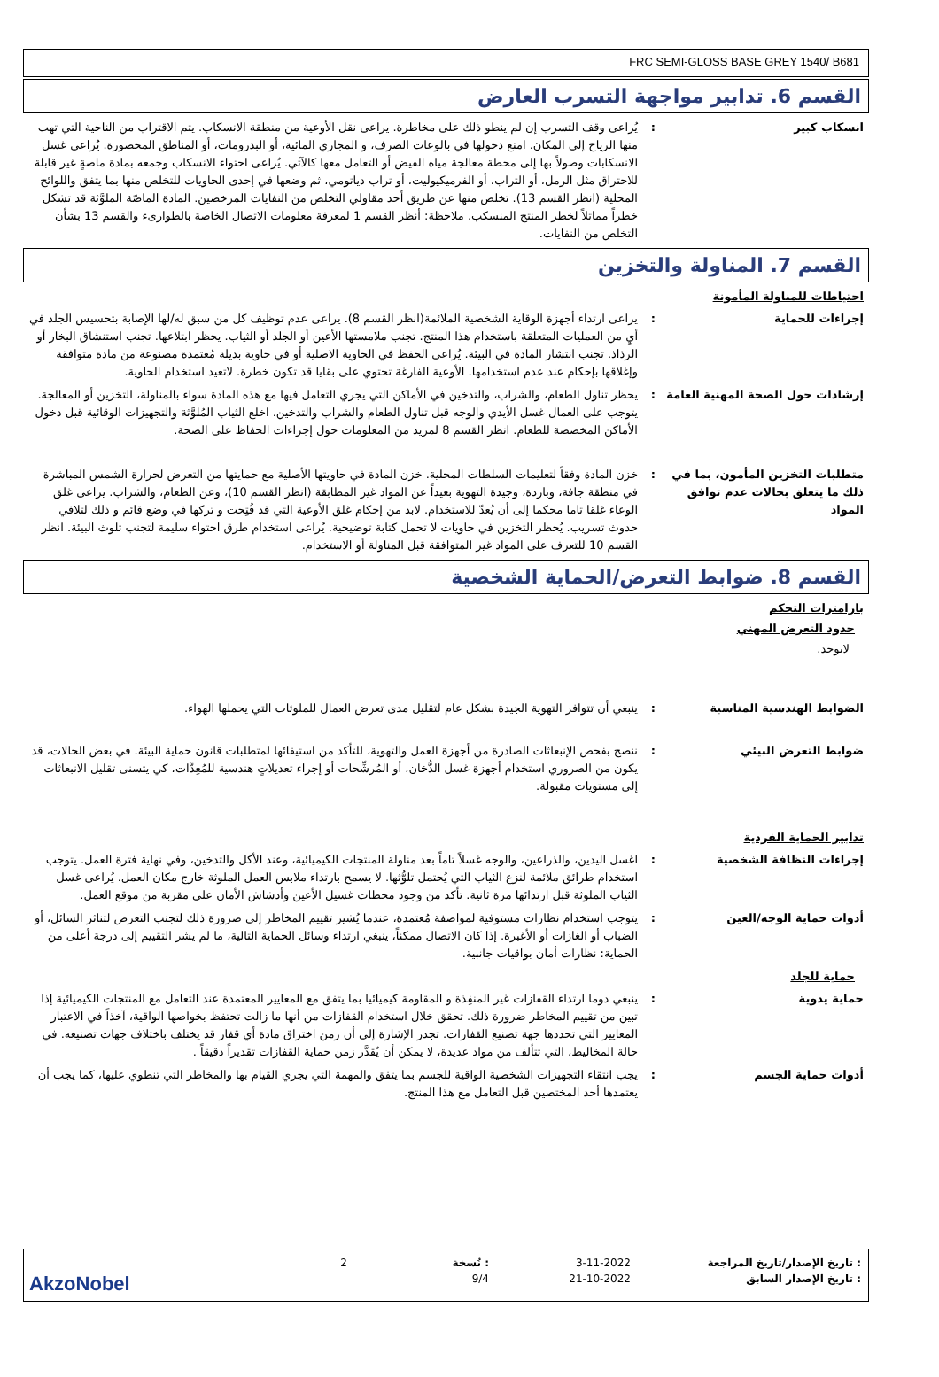FRC SEMI-GLOSS BASE GREY 1540/ B681
القسم 6. تدابير مواجهة التسرب العارض
انسكاب كبير : يُراعى وقف التسرب إن لم ينطو ذلك على مخاطرة. يراعى نقل الأوعية من منطقة الانسكاب. يتم الاقتراب من الناحية التي تهب منها الرياح إلى المكان. امنع دخولها في بالوعات الصرف، و المجاري المائية، أو البدرومات، أو المناطق المحصورة. يُراعى غسل الانسكابات وصولاً بها إلى محطة معالجة مياه الفيض أو التعامل معها كالآتي. يُراعى احتواء الانسكاب وجمعه بمادة ماصةٍ غير قابلة للاحتراق مثل الرمل، أو التراب، أو الفرميكيوليت، أو تراب دياتومي، ثم وضعها في إحدى الحاويات للتخلص منها بما يتفق واللوائح المحلية (انظر القسم 13). تخلص منها عن طريق أحد مقاولي التخلص من النفايات المرخصين. المادة الماصّة الملوَّثة قد تشكل خطراً مماثلاً لخطر المنتج المنسكب. ملاحظة: أنظر القسم 1 لمعرفة معلومات الاتصال الخاصة بالطوارىء والقسم 13 بشأن التخلص من النفايات.
القسم 7. المناولة والتخزين
احتياطات للمناولة المأمونة
إجراءات للحماية : يراعى ارتداء أجهزة الوقاية الشخصية الملائمة(انظر القسم 8). يراعى عدم توظيف كل من سبق له/لها الإصابة بتحسيس الجلد في أيٍ من العمليات المتعلقة باستخدام هذا المنتج. تجنب ملامستها الأعين أو الجلد أو الثياب. يحظر ابتلاعها. تجنب استنشاق البخار أو الرذاذ. تجنب انتشار المادة في البيئة. يُراعى الحفظ في الحاوية الاصلية أو في حاوية بديلة مُعتمدة مصنوعة من مادة متوافقة وإغلاقها بإحكام عند عدم استخدامها. الأوعية الفارغة تحتوي على بقايا قد تكون خطرة. لاتعيد استخدام الحاوية.
إرشادات حول الصحة المهنية العامة
: يحظر تناول الطعام، والشراب، والتدخين في الأماكن التي يجري التعامل فيها مع هذه المادة سواء بالمناولة، التخزين أو المعالجة. يتوجب على العمال غسل الأيدي والوجه قبل تناول الطعام والشراب والتدخين. اخلع الثياب المُلوَّثة والتجهيزات الوقائية قبل دخول الأماكن المخصصة للطعام. انظر القسم 8 لمزيد من المعلومات حول إجراءات الحفاظ على الصحة.
متطلبات التخزين المأمون، بما في ذلك ما يتعلق بحالات عدم توافق المواد
: خزن المادة وفقاً لتعليمات السلطات المحلية. خزن المادة في حاويتها الأصلية مع حمايتها من التعرض لحرارة الشمس المباشرة في منطقة جافة، وباردة، وجيدة التهوية بعيداً عن المواد غير المطابقة (انظر القسم 10)، وعن الطعام، والشراب. يراعى غلق الوعاء غلقا تاما محكما إلى أن يُعدّ للاستخدام. لابد من إحكام غلق الأوعية التي قد فُتِحت و تركها في وضع قائم و ذلك لتلافي حدوث تسريب. يُحظر التخزين في حاويات لا تحمل كتابة توضيحية. يُراعى استخدام طرق احتواء سليمة لتجنب تلوث البيئة. انظر القسم 10 للتعرف على المواد غير المتوافقة قبل المناولة أو الاستخدام.
القسم 8. ضوابط التعرض/الحماية الشخصية
بارامترات التحكم
حدود التعرض المهني
لايوجد.
الضوابط الهندسية المناسبة : ينبغي أن تتوافر التهوية الجيدة بشكل عام لتقليل مدى تعرض العمال للملوثات التي يحملها الهواء.
ضوابط التعرض البيئي : ننصح بفحص الإنبعاثات الصادرة من أجهزة العمل والتهوية، للتأكد من استيفائها لمتطلبات قانون حماية البيئة. في بعض الحالات، قد يكون من الضروري استخدام أجهزة غسل الدُّخان، أو المُرشِّحات أو إجراء تعديلاتٍ هندسية للمُعِدَّات، كي يتسنى تقليل الانبعاثات إلى مستويات مقبولة.
تدابير الحماية الفردية
إجراءات النظافة الشخصية : اغسل اليدين، والذراعين، والوجه غسلاً تاماً بعد مناولة المنتجات الكيميائية، وعند الأكل والتدخين، وفي نهاية فترة العمل. يتوجب استخدام طرائق ملائمة لنزع الثياب التي يُحتمل تلوُّثها. لا يسمح بارتداء ملابس العمل الملوثة خارج مكان العمل. يُراعى غسل الثياب الملوثة قبل ارتدائها مرة ثانية. تأكد من وجود محطات غسيل الأعين وأدشاش الأمان على مقربة من موقع العمل.
أدوات حماية الوجه/العين : يتوجب استخدام نظارات مستوفية لمواصفة مُعتمدة، عندما يُشير تقييم المخاطر إلى ضرورة ذلك لتجنب التعرض لتناثر السائل، أو الضباب أو الغازات أو الأغبرة. إذا كان الاتصال ممكناً، ينبغي ارتداء وسائل الحماية التالية، ما لم يشر التقييم إلى درجة أعلى من الحماية: نظارات أمان بواقيات جانبية.
حماية للجلد
حماية يدوية : ينبغي دوما ارتداء القفازات غير المنفِذة و المقاومة كيميائيا بما يتفق مع المعايير المعتمدة عند التعامل مع المنتجات الكيميائية إذا تبين من تقييم المخاطر ضرورة ذلك. تحقق خلال استخدام القفازات من أنها ما زالت تحتفظ بخواصها الواقية، آخذاً في الاعتبار المعايير التي تحددها جهة تصنيع القفازات. تجدر الإشارة إلى أن زمن اختراق مادة أي قفاز قد يختلف باختلاف جهات تصنيعه. في حالة المخاليط، التي تتألف من مواد عديدة، لا يمكن أن يُقدَّر زمن حماية القفازات تقديراً دقيقاً .
أدوات حماية الجسم : يجب انتقاء التجهيزات الشخصية الواقية للجسم بما يتفق والمهمة التي يجري القيام بها والمخاطر التي تنطوي عليها، كما يجب أن يعتمدها أحد المختصين قبل التعامل مع هذا المنتج.
: تاريخ الإصدار/تاريخ المراجعة
3-11-2022
: نُسخة
2
: تاريخ الإصدار السابق
21-10-2022
9/4
AkzoNobel